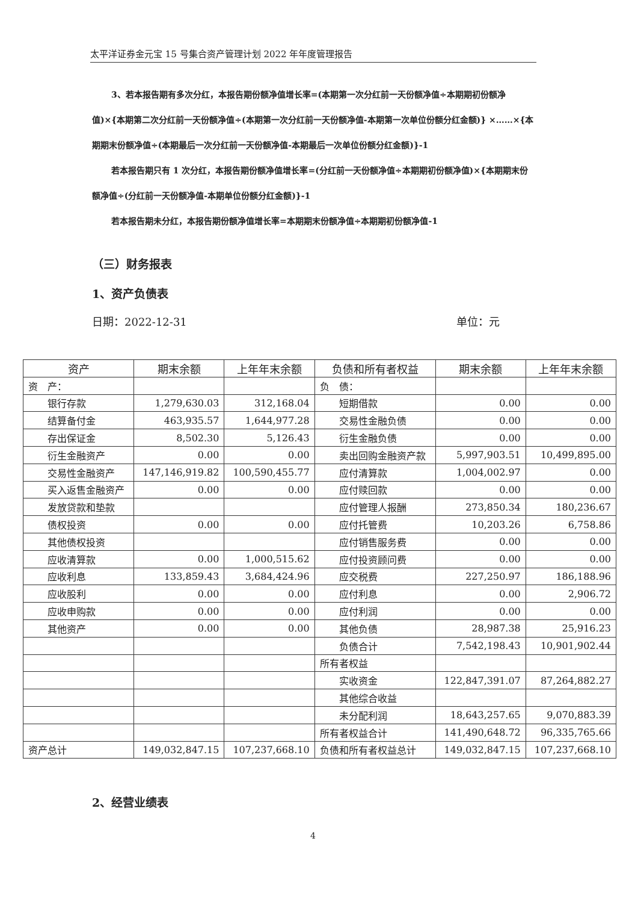太平洋证券金元宝 15 号集合资产管理计划 2022 年年度管理报告
3、若本报告期有多次分红，本报告期份额净值增长率=(本期第一次分红前一天份额净值÷本期期初份额净值)×{本期第二次分红前一天份额净值÷(本期第一次分红前一天份额净值-本期第一次单位份额分红金额)} ×……×{本期期末份额净值÷(本期最后一次分红前一天份额净值-本期最后一次单位份额分红金额)}-1
若本报告期只有 1 次分红，本报告期份额净值增长率=(分红前一天份额净值÷本期期初份额净值)×{本期期末份额净值÷(分红前一天份额净值-本期单位份额分红金额)}-1
若本报告期未分红，本报告期份额净值增长率=本期期末份额净值÷本期期初份额净值-1
（三）财务报表
1、资产负债表
日期：2022-12-31 单位：元
| 资产 | 期末余额 | 上年年末余额 | 负债和所有者权益 | 期末余额 | 上年年末余额 |
| --- | --- | --- | --- | --- | --- |
| 资 产： | | | 负 债： | | |
| 银行存款 | 1,279,630.03 | 312,168.04 | 短期借款 | 0.00 | 0.00 |
| 结算备付金 | 463,935.57 | 1,644,977.28 | 交易性金融负债 | 0.00 | 0.00 |
| 存出保证金 | 8,502.30 | 5,126.43 | 衍生金融负债 | 0.00 | 0.00 |
| 衍生金融资产 | 0.00 | 0.00 | 卖出回购金融资产款 | 5,997,903.51 | 10,499,895.00 |
| 交易性金融资产 | 147,146,919.82 | 100,590,455.77 | 应付清算款 | 1,004,002.97 | 0.00 |
| 买入返售金融资产 | 0.00 | 0.00 | 应付赎回款 | 0.00 | 0.00 |
| 发放贷款和垫款 | | | 应付管理人报酬 | 273,850.34 | 180,236.67 |
| 债权投资 | 0.00 | 0.00 | 应付托管费 | 10,203.26 | 6,758.86 |
| 其他债权投资 | | | 应付销售服务费 | 0.00 | 0.00 |
| 应收清算款 | 0.00 | 1,000,515.62 | 应付投资顾问费 | 0.00 | 0.00 |
| 应收利息 | 133,859.43 | 3,684,424.96 | 应交税费 | 227,250.97 | 186,188.96 |
| 应收股利 | 0.00 | 0.00 | 应付利息 | 0.00 | 2,906.72 |
| 应收申购款 | 0.00 | 0.00 | 应付利润 | 0.00 | 0.00 |
| 其他资产 | 0.00 | 0.00 | 其他负债 | 28,987.38 | 25,916.23 |
| | | | 负债合计 | 7,542,198.43 | 10,901,902.44 |
| | | | 所有者权益 | | |
| | | | 实收资金 | 122,847,391.07 | 87,264,882.27 |
| | | | 其他综合收益 | | |
| | | | 未分配利润 | 18,643,257.65 | 9,070,883.39 |
| | | | 所有者权益合计 | 141,490,648.72 | 96,335,765.66 |
| 资产总计 | 149,032,847.15 | 107,237,668.10 | 负债和所有者权益总计 | 149,032,847.15 | 107,237,668.10 |
2、经营业绩表
4